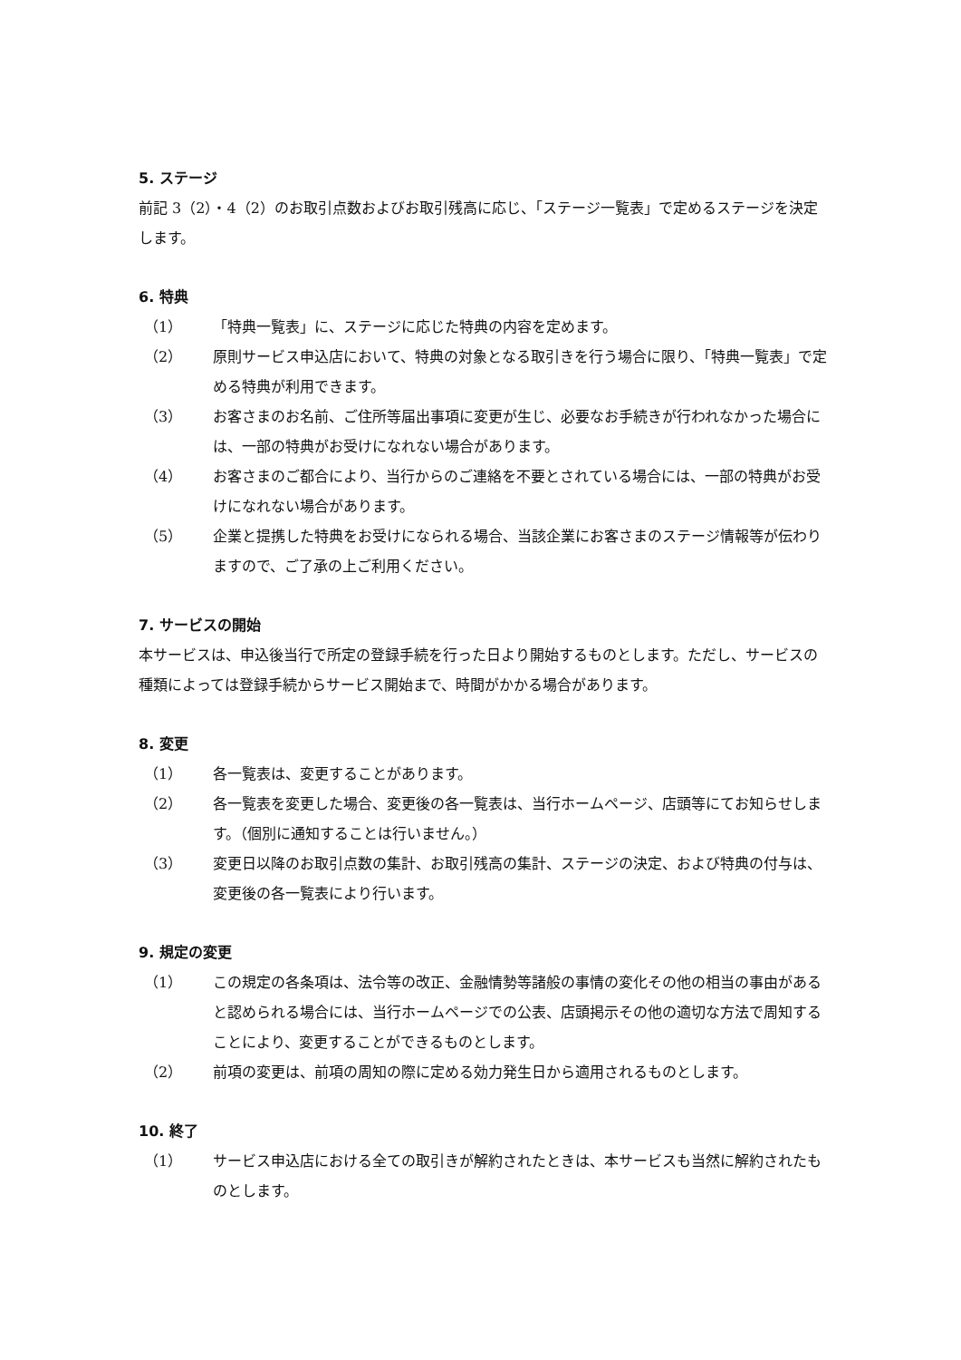5. ステージ
前記 3（2）・4（2）のお取引点数およびお取引残高に応じ、「ステージ一覧表」で定めるステージを決定します。
6. 特典
（1） 「特典一覧表」に、ステージに応じた特典の内容を定めます。
（2） 原則サービス申込店において、特典の対象となる取引きを行う場合に限り、「特典一覧表」で定める特典が利用できます。
（3） お客さまのお名前、ご住所等届出事項に変更が生じ、必要なお手続きが行われなかった場合には、一部の特典がお受けになれない場合があります。
（4） お客さまのご都合により、当行からのご連絡を不要とされている場合には、一部の特典がお受けになれない場合があります。
（5） 企業と提携した特典をお受けになられる場合、当該企業にお客さまのステージ情報等が伝わりますので、ご了承の上ご利用ください。
7. サービスの開始
本サービスは、申込後当行で所定の登録手続を行った日より開始するものとします。ただし、サービスの種類によっては登録手続からサービス開始まで、時間がかかる場合があります。
8. 変更
（1） 各一覧表は、変更することがあります。
（2） 各一覧表を変更した場合、変更後の各一覧表は、当行ホームページ、店頭等にてお知らせします。（個別に通知することは行いません。）
（3） 変更日以降のお取引点数の集計、お取引残高の集計、ステージの決定、および特典の付与は、変更後の各一覧表により行います。
9. 規定の変更
（1） この規定の各条項は、法令等の改正、金融情勢等諸般の事情の変化その他の相当の事由があると認められる場合には、当行ホームページでの公表、店頭掲示その他の適切な方法で周知することにより、変更することができるものとします。
（2） 前項の変更は、前項の周知の際に定める効力発生日から適用されるものとします。
10. 終了
（1） サービス申込店における全ての取引きが解約されたときは、本サービスも当然に解約されたものとします。